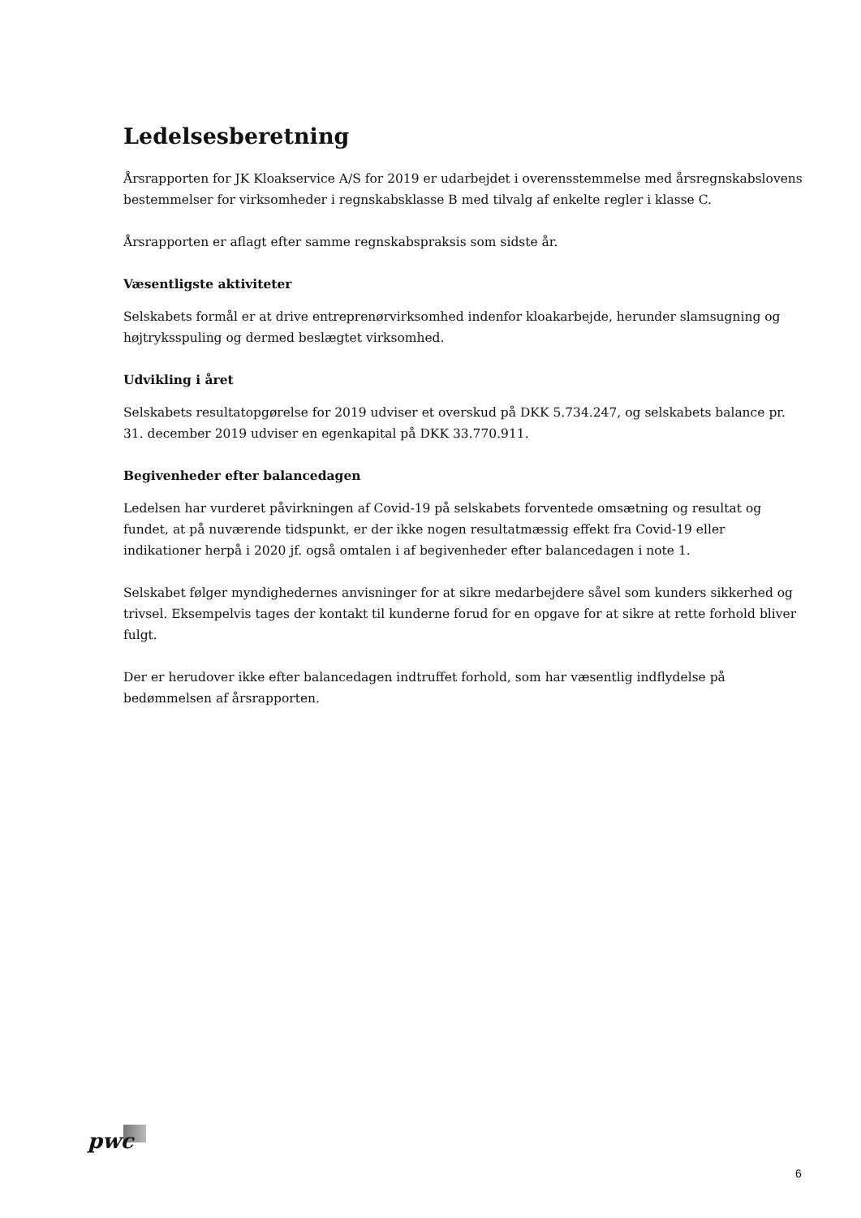Ledelsesberetning
Årsrapporten for JK Kloakservice A/S for 2019 er udarbejdet i overensstemmelse med årsregnskabslovens bestemmelser for virksomheder i regnskabsklasse B med tilvalg af enkelte regler i klasse C.
Årsrapporten er aflagt efter samme regnskabspraksis som sidste år.
Væsentligste aktiviteter
Selskabets formål er at drive entreprenørvirksomhed indenfor kloakarbejde, herunder slamsugning og højtryksspuling og dermed beslægtet virksomhed.
Udvikling i året
Selskabets resultatopgørelse for 2019 udviser et overskud på DKK 5.734.247, og selskabets balance pr. 31. december 2019 udviser en egenkapital på DKK 33.770.911.
Begivenheder efter balancedagen
Ledelsen har vurderet påvirkningen af Covid-19 på selskabets forventede omsætning og resultat og fundet, at på nuværende tidspunkt, er der ikke nogen resultatmæssig effekt fra Covid-19 eller indikationer herpå i 2020 jf. også omtalen i af begivenheder efter balancedagen i note 1.
Selskabet følger myndighedernes anvisninger for at sikre medarbejdere såvel som kunders sikkerhed og trivsel. Eksempelvis tages der kontakt til kunderne forud for en opgave for at sikre at rette forhold bliver fulgt.
Der er herudover ikke efter balancedagen indtruffet forhold, som har væsentlig indflydelse på bedømmelsen af årsrapporten.
pwc
6